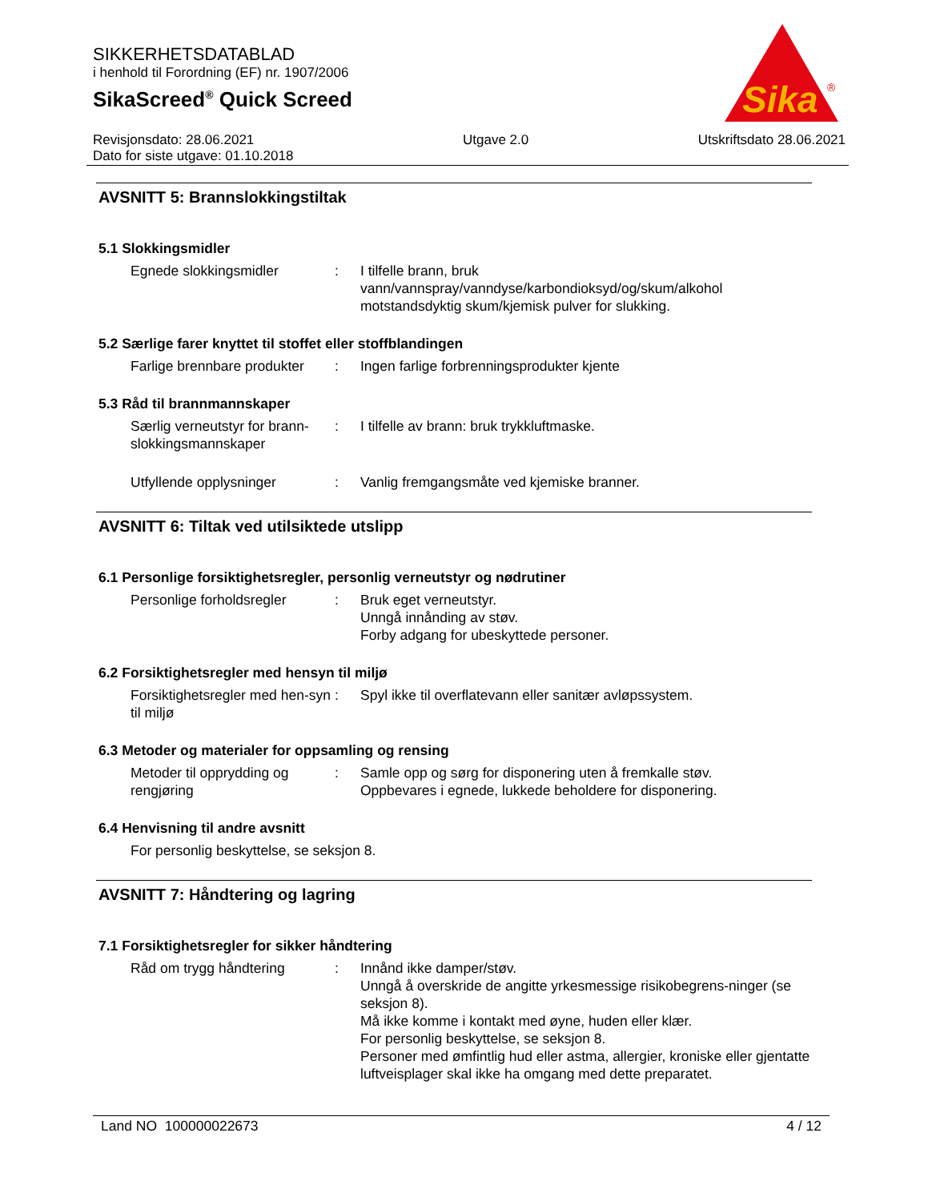SIKKERHETSDATABLAD
i henhold til Forordning (EF) nr. 1907/2006
SikaScreed<sup>®</sup> Quick Screed
Sika
®
Revisjonsdato: 28.06.2021
Dato for siste utgave: 01.10.2018
Utgave 2.0 Utskriftsdato 28.06.2021
AVSNITT 5: Brannslokkingstiltak
5.1 Slokkingsmidler
Egnede slokkingsmidler : I tilfelle brann, bruk
vann/vannspray/vanndyse/karbondioksyd/og/skum/alkohol motstandsdyktig skum/kjemisk pulver for slukking.
5.2 Særlige farer knyttet til stoffet eller stoffblandingen
Farlige brennbare produkter
: Ingen farlige forbrenningsprodukter kjente
5.3 Råd til brannmannskaper
Særlig verneutstyr for brann-slokkingsmannskaper
: I tilfelle av brann: bruk trykkluftmaske.
Utfyllende opplysninger : Vanlig fremgangsmåte ved kjemiske branner.
AVSNITT 6: Tiltak ved utilsiktede utslipp
6.1 Personlige forsiktighetsregler, personlig verneutstyr og nødrutiner
Personlige forholdsregler
: Bruk eget verneutstyr.
Unngå innånding av støv.
Forby adgang for ubeskyttede personer.
6.2 Forsiktighetsregler med hensyn til miljø
Forsiktighetsregler med hen-syn til miljø
: Spyl ikke til overflatevann eller sanitær avløpssystem.
6.3 Metoder og materialer for oppsamling og rensing
Metoder til opprydding og rengjøring
: Samle opp og sørg for disponering uten å fremkalle støv.
Oppbevares i egnede, lukkede beholdere for disponering.
6.4 Henvisning til andre avsnitt
For personlig beskyttelse, se seksjon 8.
AVSNITT 7: Håndtering og lagring
7.1 Forsiktighetsregler for sikker håndtering
Råd om trygg håndtering : Innånd ikke damper/støv.
Unngå å overskride de angitte yrkesmessige risikobegrens-ninger (se seksjon 8).
Må ikke komme i kontakt med øyne, huden eller klær.
For personlig beskyttelse, se seksjon 8.
Personer med ømfintlig hud eller astma, allergier, kroniske eller gjentatte luftveisplager skal ikke ha omgang med dette preparatet.
Land NO 100000022673 4 / 12